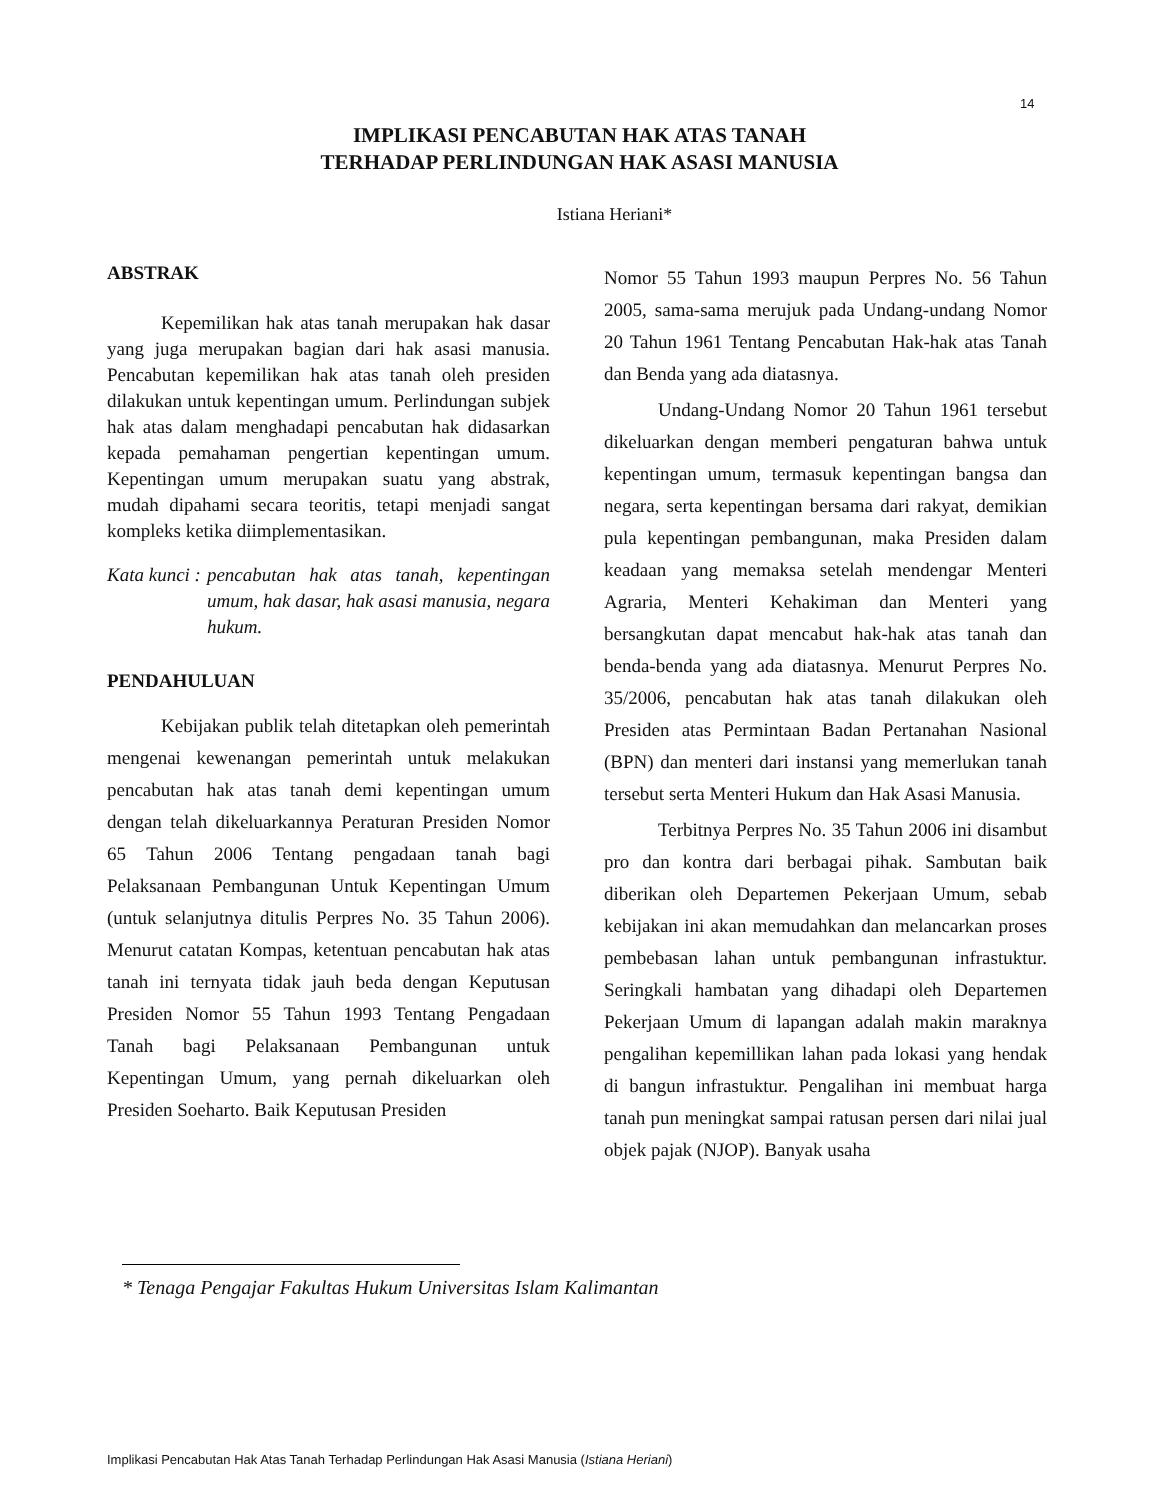14
IMPLIKASI PENCABUTAN HAK ATAS TANAH
TERHADAP PERLINDUNGAN HAK ASASI MANUSIA
Istiana Heriani*
ABSTRAK
Kepemilikan hak atas tanah merupakan hak dasar yang juga merupakan bagian dari hak asasi manusia. Pencabutan kepemilikan hak atas tanah oleh presiden dilakukan untuk kepentingan umum. Perlindungan subjek hak atas dalam menghadapi pencabutan hak didasarkan kepada pemahaman pengertian kepentingan umum. Kepentingan umum merupakan suatu yang abstrak, mudah dipahami secara teoritis, tetapi menjadi sangat kompleks ketika diimplementasikan.
Kata kunci : pencabutan hak atas tanah, kepentingan umum, hak dasar, hak asasi manusia, negara hukum.
PENDAHULUAN
Kebijakan publik telah ditetapkan oleh pemerintah mengenai kewenangan pemerintah untuk melakukan pencabutan hak atas tanah demi kepentingan umum dengan telah dikeluarkannya Peraturan Presiden Nomor 65 Tahun 2006 Tentang pengadaan tanah bagi Pelaksanaan Pembangunan Untuk Kepentingan Umum (untuk selanjutnya ditulis Perpres No. 35 Tahun 2006). Menurut catatan Kompas, ketentuan pencabutan hak atas tanah ini ternyata tidak jauh beda dengan Keputusan Presiden Nomor 55 Tahun 1993 Tentang Pengadaan Tanah bagi Pelaksanaan Pembangunan untuk Kepentingan Umum, yang pernah dikeluarkan oleh Presiden Soeharto. Baik Keputusan Presiden
Nomor 55 Tahun 1993 maupun Perpres No. 56 Tahun 2005, sama-sama merujuk pada Undang-undang Nomor 20 Tahun 1961 Tentang Pencabutan Hak-hak atas Tanah dan Benda yang ada diatasnya.
Undang-Undang Nomor 20 Tahun 1961 tersebut dikeluarkan dengan memberi pengaturan bahwa untuk kepentingan umum, termasuk kepentingan bangsa dan negara, serta kepentingan bersama dari rakyat, demikian pula kepentingan pembangunan, maka Presiden dalam keadaan yang memaksa setelah mendengar Menteri Agraria, Menteri Kehakiman dan Menteri yang bersangkutan dapat mencabut hak-hak atas tanah dan benda-benda yang ada diatasnya. Menurut Perpres No. 35/2006, pencabutan hak atas tanah dilakukan oleh Presiden atas Permintaan Badan Pertanahan Nasional (BPN) dan menteri dari instansi yang memerlukan tanah tersebut serta Menteri Hukum dan Hak Asasi Manusia.
Terbitnya Perpres No. 35 Tahun 2006 ini disambut pro dan kontra dari berbagai pihak. Sambutan baik diberikan oleh Departemen Pekerjaan Umum, sebab kebijakan ini akan memudahkan dan melancarkan proses pembebasan lahan untuk pembangunan infrastuktur. Seringkali hambatan yang dihadapi oleh Departemen Pekerjaan Umum di lapangan adalah makin maraknya pengalihan kepemillikan lahan pada lokasi yang hendak di bangun infrastuktur. Pengalihan ini membuat harga tanah pun meningkat sampai ratusan persen dari nilai jual objek pajak (NJOP). Banyak usaha
* Tenaga Pengajar Fakultas Hukum Universitas Islam Kalimantan
Implikasi Pencabutan Hak Atas Tanah Terhadap Perlindungan Hak Asasi Manusia (Istiana Heriani)